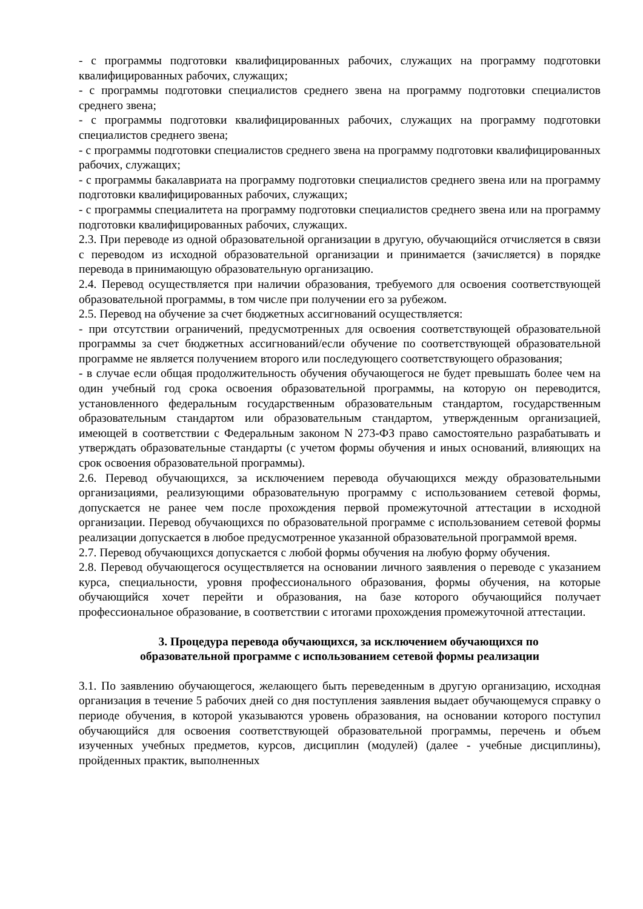- с программы подготовки квалифицированных рабочих, служащих на программу подготовки квалифицированных рабочих, служащих;
- с программы подготовки специалистов среднего звена на программу подготовки специалистов среднего звена;
- с программы подготовки квалифицированных рабочих, служащих на программу подготовки специалистов среднего звена;
- с программы подготовки специалистов среднего звена на программу подготовки квалифицированных рабочих, служащих;
- с программы бакалавриата на программу подготовки специалистов среднего звена или на программу подготовки квалифицированных рабочих, служащих;
- с программы специалитета на программу подготовки специалистов среднего звена или на программу подготовки квалифицированных рабочих, служащих.
2.3. При переводе из одной образовательной организации в другую, обучающийся отчисляется в связи с переводом из исходной образовательной организации и принимается (зачисляется) в порядке перевода в принимающую образовательную организацию.
2.4. Перевод осуществляется при наличии образования, требуемого для освоения соответствующей образовательной программы, в том числе при получении его за рубежом.
2.5. Перевод на обучение за счет бюджетных ассигнований осуществляется:
- при отсутствии ограничений, предусмотренных для освоения соответствующей образовательной программы за счет бюджетных ассигнований/если обучение по соответствующей образовательной программе не является получением второго или последующего соответствующего образования;
- в случае если общая продолжительность обучения обучающегося не будет превышать более чем на один учебный год срока освоения образовательной программы, на которую он переводится, установленного федеральным государственным образовательным стандартом, государственным образовательным стандартом или образовательным стандартом, утвержденным организацией, имеющей в соответствии с Федеральным законом N 273-ФЗ право самостоятельно разрабатывать и утверждать образовательные стандарты (с учетом формы обучения и иных оснований, влияющих на срок освоения образовательной программы).
2.6. Перевод обучающихся, за исключением перевода обучающихся между образовательными организациями, реализующими образовательную программу с использованием сетевой формы, допускается не ранее чем после прохождения первой промежуточной аттестации в исходной организации. Перевод обучающихся по образовательной программе с использованием сетевой формы реализации допускается в любое предусмотренное указанной образовательной программой время.
2.7. Перевод обучающихся допускается с любой формы обучения на любую форму обучения.
2.8. Перевод обучающегося осуществляется на основании личного заявления о переводе с указанием курса, специальности, уровня профессионального образования, формы обучения, на которые обучающийся хочет перейти и образования, на базе которого обучающийся получает профессиональное образование, в соответствии с итогами прохождения промежуточной аттестации.
3. Процедура перевода обучающихся, за исключением обучающихся по
образовательной программе с использованием сетевой формы реализации
3.1. По заявлению обучающегося, желающего быть переведенным в другую организацию, исходная организация в течение 5 рабочих дней со дня поступления заявления выдает обучающемуся справку о периоде обучения, в которой указываются уровень образования, на основании которого поступил обучающийся для освоения соответствующей образовательной программы, перечень и объем изученных учебных предметов, курсов, дисциплин (модулей) (далее - учебные дисциплины), пройденных практик, выполненных